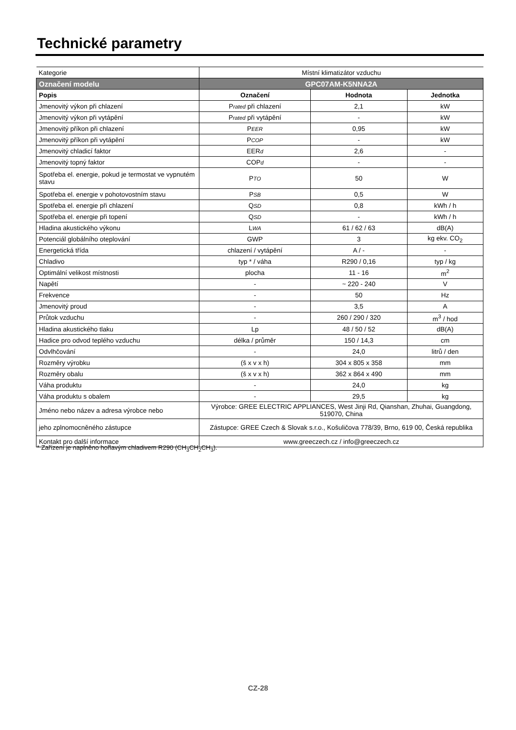Technické parametry
| Kategorie | Místní klimatizátor vzduchu | | |
| Označení modelu | GPC07AM-K5NNA2A | | |
| Popis | Označení | Hodnota | Jednotka |
| Jmenovitý výkon při chlazení | P rated při chlazení | 2,1 | kW |
| Jmenovitý výkon při vytápění | P rated při vytápění | - | kW |
| Jmenovitý příkon při chlazení | P EER | 0,95 | kW |
| Jmenovitý příkon při vytápění | P COP | - | kW |
| Jmenovitý chladicí faktor | EER d | 2,6 | - |
| Jmenovitý topný faktor | COP d | - | - |
| Spotřeba el. energie, pokud je termostat ve vypnutém stavu | P TO | 50 | W |
| Spotřeba el. energie v pohotovostním stavu | P SB | 0,5 | W |
| Spotřeba el. energie při chlazení | Q SD | 0,8 | kWh / h |
| Spotřeba el. energie při topení | Q SD | - | kWh / h |
| Hladina akustického výkonu | L WA | 61 / 62 / 63 | dB(A) |
| Potenciál globálního oteplování | GWP | 3 | kg ekv. CO<sub>2</sub> |
| Energetická třída | chlazení / vytápění | A / - | - |
| Chladivo | typ * / váha | R290 / 0,16 | typ / kg |
| Optimální velikost místnosti | plocha | 11 - 16 | m<sup>2</sup> |
| Napětí | - | ~ 220 - 240 | V |
| Frekvence | - | 50 | Hz |
| Jmenovitý proud | - | 3,5 | A |
| Průtok vzduchu | - | 260 / 290 / 320 | m<sup>3</sup> / hod |
| Hladina akustického tlaku | Lp | 48 / 50 / 52 | dB(A) |
| Hadice pro odvod teplého vzduchu | délka / průměr | 150 / 14,3 | cm |
| Odvlhčování | - | 24,0 | litrů / den |
| Rozměry výrobku | (š x v x h) | 304 x 805 x 358 | mm |
| Rozměry obalu | (š x v x h) | 362 x 864 x 490 | mm |
| Váha produktu | - | 24,0 | kg |
| Váha produktu s obalem | - | 29,5 | kg |
| Jméno nebo název a adresa výrobce nebo | Výrobce: GREE ELECTRIC APPLIANCES, West Jinji Rd, Qianshan, Zhuhai, Guangdong, 519070, China | | |
| jeho zplnomocněného zástupce | Zástupce: GREE Czech & Slovak s.r.o., Košuličova 778/39, Brno, 619 00, Česká republika | | |
| Kontakt pro další informace | www.greeczech.cz / info@greeczech.cz | | |
* Zařízení je naplněno hořlavým chladivem R290 (CH<sub>3</sub>CH<sub>2</sub>CH<sub>3</sub>).
CZ-28